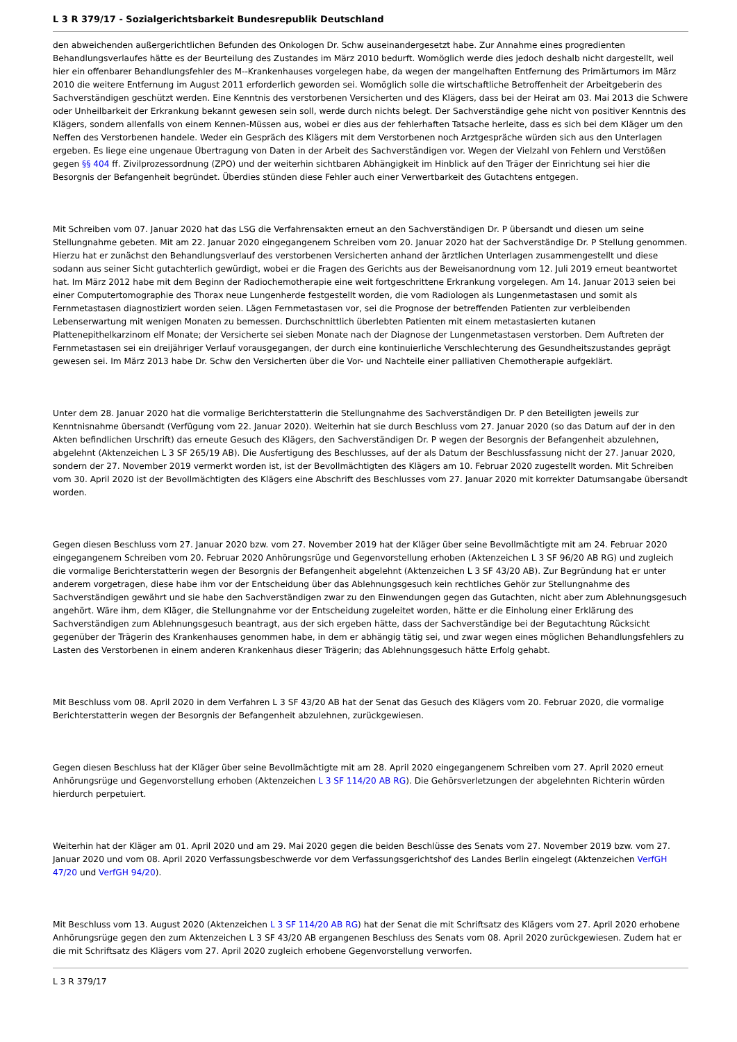L 3 R 379/17 - Sozialgerichtsbarkeit Bundesrepublik Deutschland
den abweichenden außergerichtlichen Befunden des Onkologen Dr. Schw auseinandergesetzt habe. Zur Annahme eines progredienten Behandlungsverlaufes hätte es der Beurteilung des Zustandes im März 2010 bedurft. Womöglich werde dies jedoch deshalb nicht dargestellt, weil hier ein offenbarer Behandlungsfehler des M--Krankenhauses vorgelegen habe, da wegen der mangelhaften Entfernung des Primärtumors im März 2010 die weitere Entfernung im August 2011 erforderlich geworden sei. Womöglich solle die wirtschaftliche Betroffenheit der Arbeitgeberin des Sachverständigen geschützt werden. Eine Kenntnis des verstorbenen Versicherten und des Klägers, dass bei der Heirat am 03. Mai 2013 die Schwere oder Unheilbarkeit der Erkrankung bekannt gewesen sein soll, werde durch nichts belegt. Der Sachverständige gehe nicht von positiver Kenntnis des Klägers, sondern allenfalls von einem Kennen-Müssen aus, wobei er dies aus der fehlerhaften Tatsache herleite, dass es sich bei dem Kläger um den Neffen des Verstorbenen handele. Weder ein Gespräch des Klägers mit dem Verstorbenen noch Arztgespräche würden sich aus den Unterlagen ergeben. Es liege eine ungenaue Übertragung von Daten in der Arbeit des Sachverständigen vor. Wegen der Vielzahl von Fehlern und Verstößen gegen §§ 404 ff. Zivilprozessordnung (ZPO) und der weiterhin sichtbaren Abhängigkeit im Hinblick auf den Träger der Einrichtung sei hier die Besorgnis der Befangenheit begründet. Überdies stünden diese Fehler auch einer Verwertbarkeit des Gutachtens entgegen.
Mit Schreiben vom 07. Januar 2020 hat das LSG die Verfahrensakten erneut an den Sachverständigen Dr. P übersandt und diesen um seine Stellungnahme gebeten. Mit am 22. Januar 2020 eingegangenem Schreiben vom 20. Januar 2020 hat der Sachverständige Dr. P Stellung genommen. Hierzu hat er zunächst den Behandlungsverlauf des verstorbenen Versicherten anhand der ärztlichen Unterlagen zusammengestellt und diese sodann aus seiner Sicht gutachterlich gewürdigt, wobei er die Fragen des Gerichts aus der Beweisanordnung vom 12. Juli 2019 erneut beantwortet hat. Im März 2012 habe mit dem Beginn der Radiochemotherapie eine weit fortgeschrittene Erkrankung vorgelegen. Am 14. Januar 2013 seien bei einer Computertomographie des Thorax neue Lungenherde festgestellt worden, die vom Radiologen als Lungenmetastasen und somit als Fernmetastasen diagnostiziert worden seien. Lägen Fernmetastasen vor, sei die Prognose der betreffenden Patienten zur verbleibenden Lebenserwartung mit wenigen Monaten zu bemessen. Durchschnittlich überlebten Patienten mit einem metastasierten kutanen Plattenepithelkarzinom elf Monate; der Versicherte sei sieben Monate nach der Diagnose der Lungenmetastasen verstorben. Dem Auftreten der Fernmetastasen sei ein dreijähriger Verlauf vorausgegangen, der durch eine kontinuierliche Verschlechterung des Gesundheitszustandes geprägt gewesen sei. Im März 2013 habe Dr. Schw den Versicherten über die Vor- und Nachteile einer palliativen Chemotherapie aufgeklärt.
Unter dem 28. Januar 2020 hat die vormalige Berichterstatterin die Stellungnahme des Sachverständigen Dr. P den Beteiligten jeweils zur Kenntnisnahme übersandt (Verfügung vom 22. Januar 2020). Weiterhin hat sie durch Beschluss vom 27. Januar 2020 (so das Datum auf der in den Akten befindlichen Urschrift) das erneute Gesuch des Klägers, den Sachverständigen Dr. P wegen der Besorgnis der Befangenheit abzulehnen, abgelehnt (Aktenzeichen L 3 SF 265/19 AB). Die Ausfertigung des Beschlusses, auf der als Datum der Beschlussfassung nicht der 27. Januar 2020, sondern der 27. November 2019 vermerkt worden ist, ist der Bevollmächtigten des Klägers am 10. Februar 2020 zugestellt worden. Mit Schreiben vom 30. April 2020 ist der Bevollmächtigten des Klägers eine Abschrift des Beschlusses vom 27. Januar 2020 mit korrekter Datumsangabe übersandt worden.
Gegen diesen Beschluss vom 27. Januar 2020 bzw. vom 27. November 2019 hat der Kläger über seine Bevollmächtigte mit am 24. Februar 2020 eingegangenem Schreiben vom 20. Februar 2020 Anhörungsrüge und Gegenvorstellung erhoben (Aktenzeichen L 3 SF 96/20 AB RG) und zugleich die vormalige Berichterstatterin wegen der Besorgnis der Befangenheit abgelehnt (Aktenzeichen L 3 SF 43/20 AB). Zur Begründung hat er unter anderem vorgetragen, diese habe ihm vor der Entscheidung über das Ablehnungsgesuch kein rechtliches Gehör zur Stellungnahme des Sachverständigen gewährt und sie habe den Sachverständigen zwar zu den Einwendungen gegen das Gutachten, nicht aber zum Ablehnungsgesuch angehört. Wäre ihm, dem Kläger, die Stellungnahme vor der Entscheidung zugeleitet worden, hätte er die Einholung einer Erklärung des Sachverständigen zum Ablehnungsgesuch beantragt, aus der sich ergeben hätte, dass der Sachverständige bei der Begutachtung Rücksicht gegenüber der Trägerin des Krankenhauses genommen habe, in dem er abhängig tätig sei, und zwar wegen eines möglichen Behandlungsfehlers zu Lasten des Verstorbenen in einem anderen Krankenhaus dieser Trägerin; das Ablehnungsgesuch hätte Erfolg gehabt.
Mit Beschluss vom 08. April 2020 in dem Verfahren L 3 SF 43/20 AB hat der Senat das Gesuch des Klägers vom 20. Februar 2020, die vormalige Berichterstatterin wegen der Besorgnis der Befangenheit abzulehnen, zurückgewiesen.
Gegen diesen Beschluss hat der Kläger über seine Bevollmächtigte mit am 28. April 2020 eingegangenem Schreiben vom 27. April 2020 erneut Anhörungsrüge und Gegenvorstellung erhoben (Aktenzeichen L 3 SF 114/20 AB RG). Die Gehörsverletzungen der abgelehnten Richterin würden hierdurch perpetuiert.
Weiterhin hat der Kläger am 01. April 2020 und am 29. Mai 2020 gegen die beiden Beschlüsse des Senats vom 27. November 2019 bzw. vom 27. Januar 2020 und vom 08. April 2020 Verfassungsbeschwerde vor dem Verfassungsgerichtshof des Landes Berlin eingelegt (Aktenzeichen VerfGH 47/20 und VerfGH 94/20).
Mit Beschluss vom 13. August 2020 (Aktenzeichen L 3 SF 114/20 AB RG) hat der Senat die mit Schriftsatz des Klägers vom 27. April 2020 erhobene Anhörungsrüge gegen den zum Aktenzeichen L 3 SF 43/20 AB ergangenen Beschluss des Senats vom 08. April 2020 zurückgewiesen. Zudem hat er die mit Schriftsatz des Klägers vom 27. April 2020 zugleich erhobene Gegenvorstellung verworfen.
L 3 R 379/17